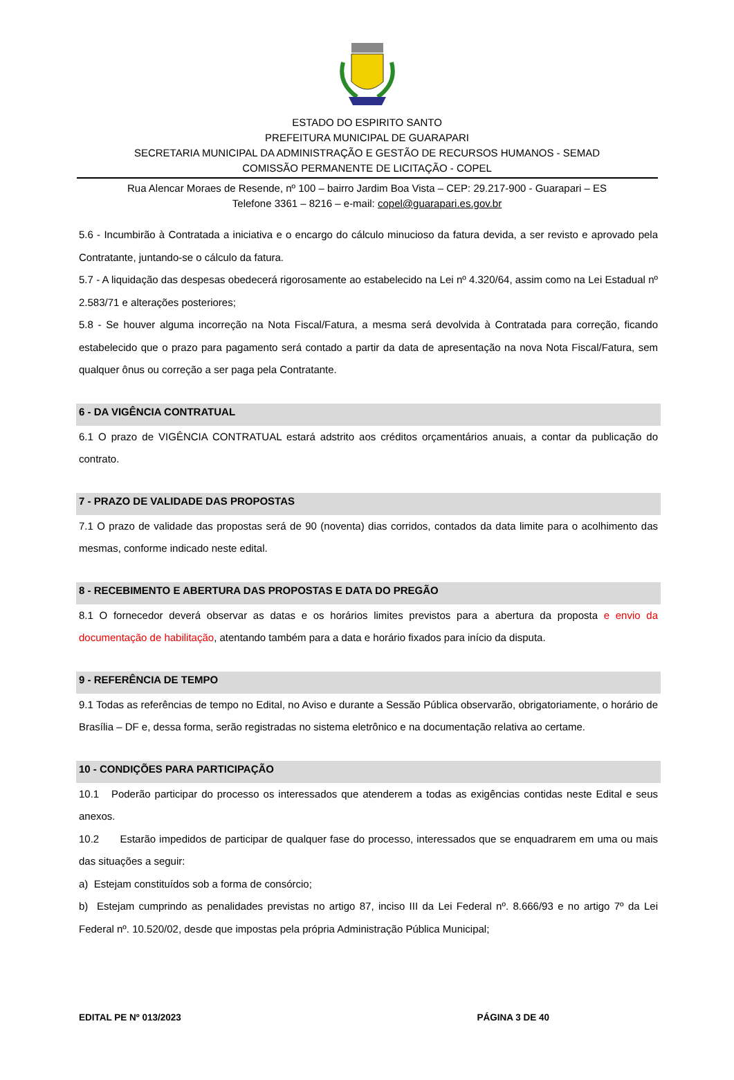ESTADO DO ESPIRITO SANTO
PREFEITURA MUNICIPAL DE GUARAPARI
SECRETARIA MUNICIPAL DA ADMINISTRAÇÃO E GESTÃO DE RECURSOS HUMANOS - SEMAD
COMISSÃO PERMANENTE DE LICITAÇÃO - COPEL
Rua Alencar Moraes de Resende, nº 100 – bairro Jardim Boa Vista – CEP: 29.217-900 - Guarapari – ES
Telefone 3361 – 8216 – e-mail: copel@guarapari.es.gov.br
5.6 - Incumbirão à Contratada a iniciativa e o encargo do cálculo minucioso da fatura devida, a ser revisto e aprovado pela Contratante, juntando-se o cálculo da fatura.
5.7 - A liquidação das despesas obedecerá rigorosamente ao estabelecido na Lei nº 4.320/64, assim como na Lei Estadual nº 2.583/71 e alterações posteriores;
5.8 - Se houver alguma incorreção na Nota Fiscal/Fatura, a mesma será devolvida à Contratada para correção, ficando estabelecido que o prazo para pagamento será contado a partir da data de apresentação na nova Nota Fiscal/Fatura, sem qualquer ônus ou correção a ser paga pela Contratante.
6 - DA VIGÊNCIA CONTRATUAL
6.1 O prazo de VIGÊNCIA CONTRATUAL estará adstrito aos créditos orçamentários anuais, a contar da publicação do contrato.
7 - PRAZO DE VALIDADE DAS PROPOSTAS
7.1 O prazo de validade das propostas será de 90 (noventa) dias corridos, contados da data limite para o acolhimento das mesmas, conforme indicado neste edital.
8 - RECEBIMENTO E ABERTURA DAS PROPOSTAS E DATA DO PREGÃO
8.1 O fornecedor deverá observar as datas e os horários limites previstos para a abertura da proposta e envio da documentação de habilitação, atentando também para a data e horário fixados para início da disputa.
9 - REFERÊNCIA DE TEMPO
9.1 Todas as referências de tempo no Edital, no Aviso e durante a Sessão Pública observarão, obrigatoriamente, o horário de Brasília – DF e, dessa forma, serão registradas no sistema eletrônico e na documentação relativa ao certame.
10 - CONDIÇÕES PARA PARTICIPAÇÃO
10.1 Poderão participar do processo os interessados que atenderem a todas as exigências contidas neste Edital e seus anexos.
10.2 Estarão impedidos de participar de qualquer fase do processo, interessados que se enquadrarem em uma ou mais das situações a seguir:
a) Estejam constituídos sob a forma de consórcio;
b) Estejam cumprindo as penalidades previstas no artigo 87, inciso III da Lei Federal nº. 8.666/93 e no artigo 7º da Lei Federal nº. 10.520/02, desde que impostas pela própria Administração Pública Municipal;
EDITAL PE Nº 013/2023 PÁGINA 3 DE 40